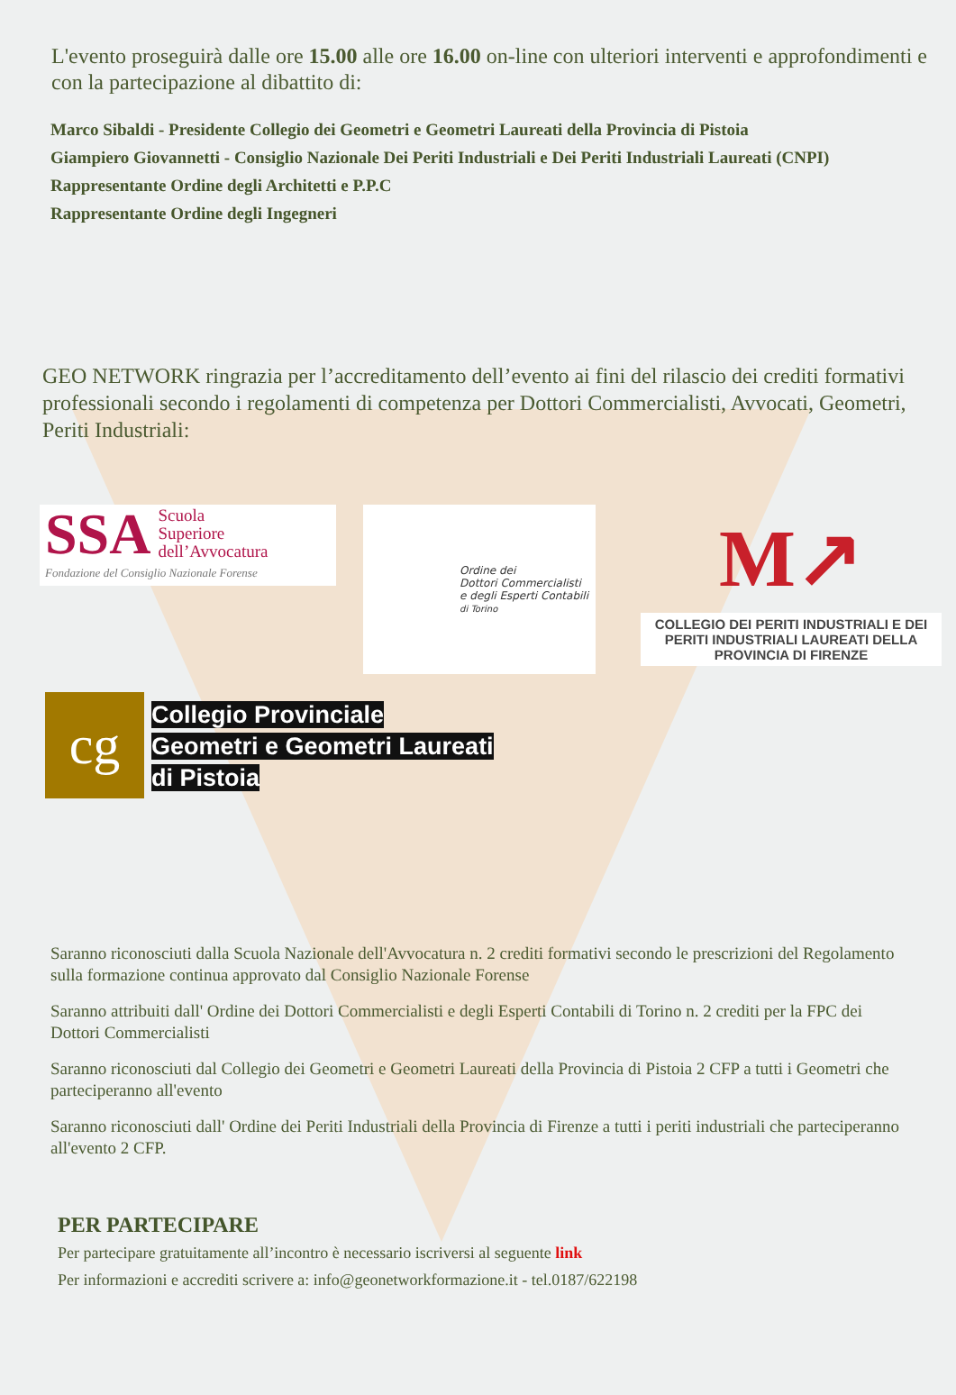L'evento proseguirà dalle ore 15.00 alle ore 16.00 on-line con ulteriori interventi e approfondimenti e con la partecipazione al dibattito di:
Marco Sibaldi - Presidente Collegio dei Geometri e Geometri Laureati della Provincia di Pistoia
Giampiero Giovannetti - Consiglio Nazionale Dei Periti Industriali e Dei Periti Industriali Laureati (CNPI)
Rappresentante Ordine degli Architetti e P.P.C
Rappresentante Ordine degli Ingegneri
GEO NETWORK ringrazia per l’accreditamento dell’evento ai fini del rilascio dei crediti formativi professionali secondo i regolamenti di competenza per Dottori Commercialisti, Avvocati, Geometri, Periti Industriali:
SSA Scuola
Superiore
dell’Avvocatura Fondazione del Consiglio Nazionale Forense
Ordine dei
Dottori Commercialisti
e degli Esperti Contabili
di Torino
M↗
COLLEGIO DEI PERITI INDUSTRIALI E DEI PERITI INDUSTRIALI LAUREATI DELLA PROVINCIA DI FIRENZE
cg
Collegio Provinciale
Geometri e Geometri Laureati
di Pistoia
Saranno riconosciuti dalla Scuola Nazionale dell'Avvocatura n. 2 crediti formativi secondo le prescrizioni del Regolamento sulla formazione continua approvato dal Consiglio Nazionale Forense
Saranno attribuiti dall' Ordine dei Dottori Commercialisti e degli Esperti Contabili di Torino n. 2 crediti per la FPC dei Dottori Commercialisti
Saranno riconosciuti dal Collegio dei Geometri e Geometri Laureati della Provincia di Pistoia 2 CFP a tutti i Geometri che parteciperanno all'evento
Saranno riconosciuti dall' Ordine dei Periti Industriali della Provincia di Firenze a tutti i periti industriali che parteciperanno all'evento 2 CFP.
PER PARTECIPARE
Per partecipare gratuitamente all’incontro è necessario iscriversi al seguente link
Per informazioni e accrediti scrivere a: info@geonetworkformazione.it - tel.0187/622198